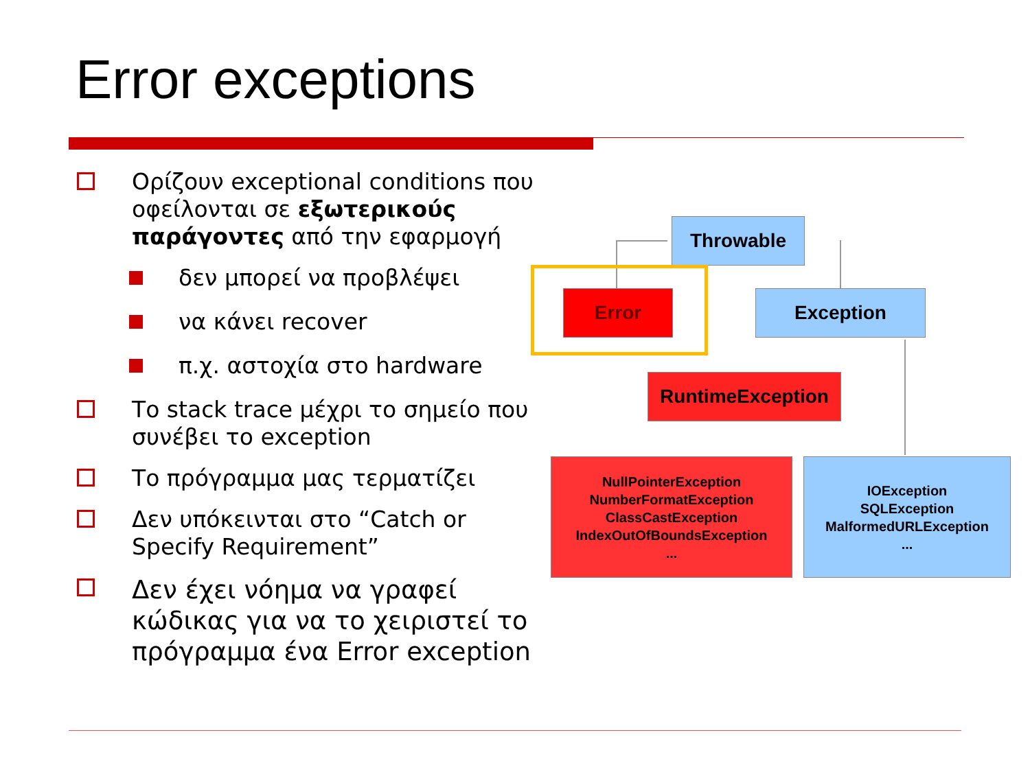Error exceptions
Ορίζουν exceptional conditions που οφείλονται σε εξωτερικούς παράγοντες από την εφαρμογή
δεν μπορεί να προβλέψει
να κάνει recover
π.χ. αστοχία στο hardware
Το stack trace μέχρι το σημείο που συνέβει το exception
Το πρόγραμμα μας τερματίζει
Δεν υπόκεινται στο “Catch or Specify Requirement”
Δεν έχει νόημα να γραφεί κώδικας για να το χειριστεί το πρόγραμμα ένα Error exception
Throwable
Error Exception
RuntimeException
NullPointerException
NumberFormatException
ClassCastException
IndexOutOfBoundsException
...
IOException
SQLException
MalformedURLException
...